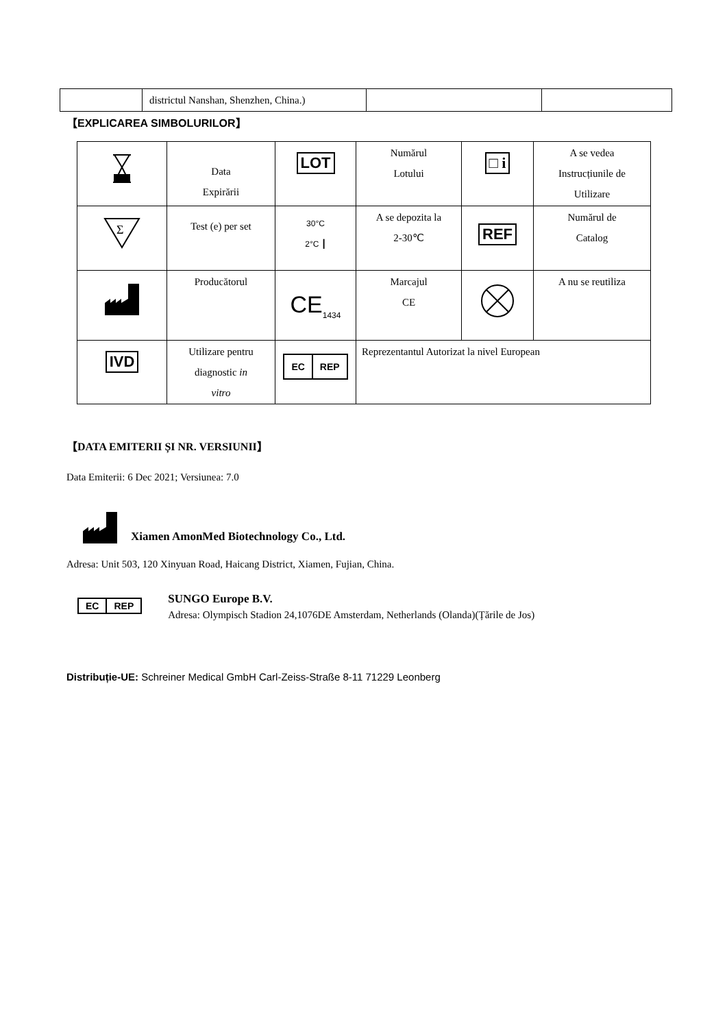| | districtul Nanshan, Shenzhen, China.) | | |
【EXPLICAREA SIMBOLURILOR】
| | Data Expirării | LOT | Numărul Lotului | □ i | A se vedea Instrucțiunile de Utilizare |
| Σ | Test (e) per set | 30°C 2°C ┃ | A se depozita la 2-30℃ | REF | Numărul de Catalog |
| | Producătorul | CE<sub>1434</sub> | Marcajul CE | | A nu se reutiliza |
| IVD | Utilizare pentru diagnostic in vitro | EC REP | Reprezentantul Autorizat la nivel European | | |
【DATA EMITERII ȘI NR. VERSIUNII】
Data Emiterii: 6 Dec 2021; Versiunea: 7.0
Xiamen AmonMed Biotechnology Co., Ltd.
Adresa: Unit 503, 120 Xinyuan Road, Haicang District, Xiamen, Fujian, China.
EC REP
SUNGO Europe B.V.
Adresa: Olympisch Stadion 24,1076DE Amsterdam, Netherlands (Olanda)(Țările de Jos)
Distribuție-UE: Schreiner Medical GmbH Carl-Zeiss-Straße 8-11 71229 Leonberg